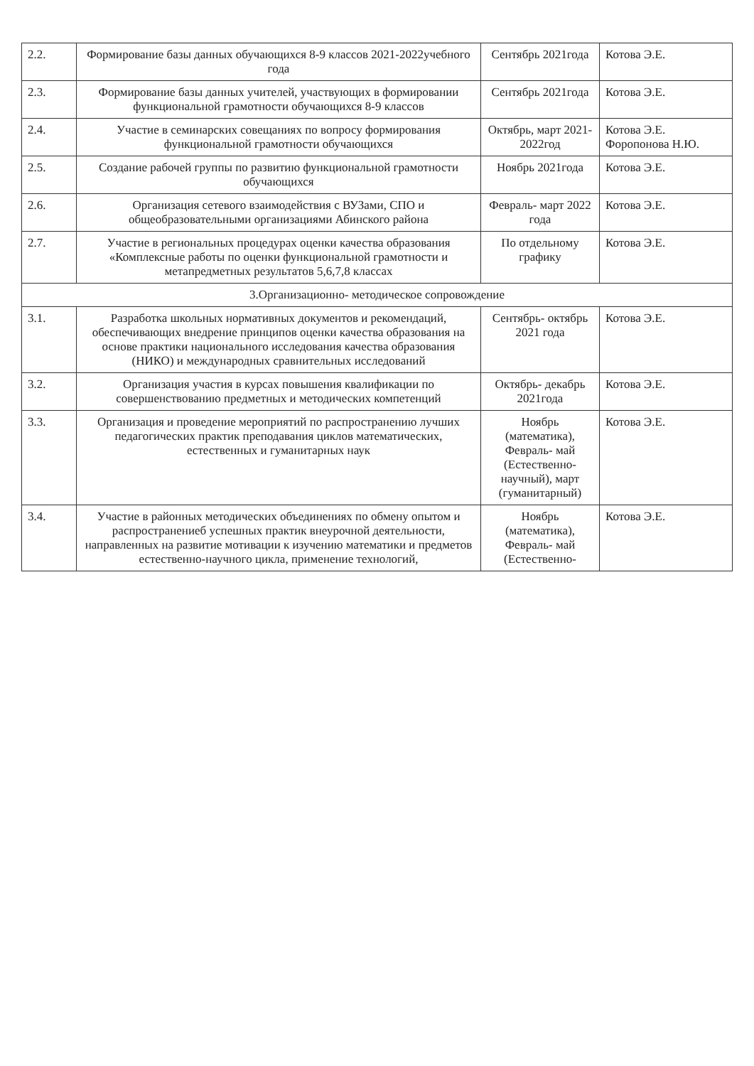| 2.2. | Формирование базы данных обучающихся 8-9 классов 2021-2022учебного года | Сентябрь 2021года | Котова Э.Е. |
| 2.3. | Формирование базы данных учителей, участвующих в формировании функциональной грамотности обучающихся 8-9 классов | Сентябрь 2021года | Котова Э.Е. |
| 2.4. | Участие в семинарских совещаниях по вопросу формирования функциональной грамотности обучающихся | Октябрь, март 2021-2022год | Котова Э.Е. Форопонова Н.Ю. |
| 2.5. | Создание рабочей группы по развитию функциональной грамотности обучающихся | Ноябрь 2021года | Котова Э.Е. |
| 2.6. | Организация сетевого взаимодействия с ВУЗами, СПО и общеобразовательными организациями Абинского района | Февраль- март 2022 года | Котова Э.Е. |
| 2.7. | Участие в региональных процедурах оценки качества образования «Комплексные работы по оценки функциональной грамотности и метапредметных результатов 5,6,7,8 классах | По отдельному графику | Котова Э.Е. |
| 3.Организационно- методическое сопровождение | | | |
| 3.1. | Разработка школьных нормативных документов и рекомендаций, обеспечивающих внедрение принципов оценки качества образования на основе практики национального исследования качества образования (НИКО) и международных сравнительных исследований | Сентябрь- октябрь 2021 года | Котова Э.Е. |
| 3.2. | Организация участия в курсах повышения квалификации по совершенствованию предметных и методических компетенций | Октябрь- декабрь 2021года | Котова Э.Е. |
| 3.3. | Организация и проведение мероприятий по распространению лучших педагогических практик преподавания циклов математических, естественных и гуманитарных наук | Ноябрь (математика), Февраль- май (Естественно-научный), март (гуманитарный) | Котова Э.Е. |
| 3.4. | Участие в районных методических объединениях по обмену опытом и распространениеб успешных практик внеурочной деятельности, направленных на развитие мотивации к изучению математики и предметов естественно-научного цикла, применение технологий, | Ноябрь (математика), Февраль- май (Естественно- | Котова Э.Е. |